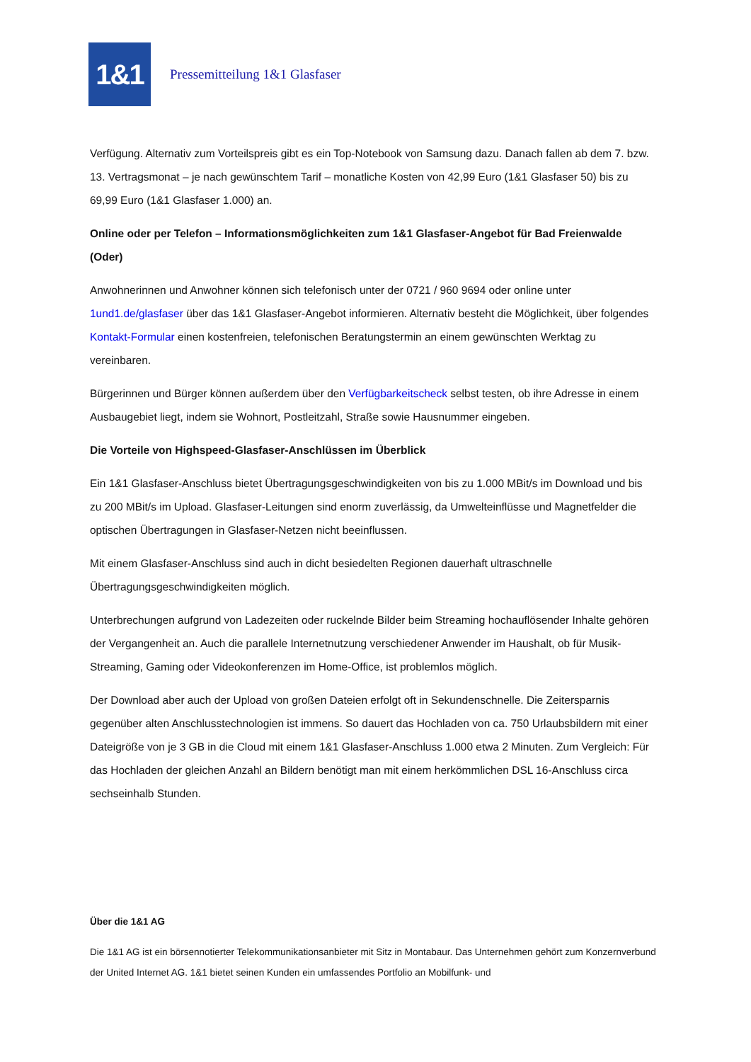1&1
Pressemitteilung 1&1 Glasfaser
Verfügung. Alternativ zum Vorteilspreis gibt es ein Top-Notebook von Samsung dazu. Danach fallen ab dem 7. bzw. 13. Vertragsmonat – je nach gewünschtem Tarif – monatliche Kosten von 42,99 Euro (1&1 Glasfaser 50) bis zu 69,99 Euro (1&1 Glasfaser 1.000) an.
Online oder per Telefon – Informationsmöglichkeiten zum 1&1 Glasfaser-Angebot für Bad Freienwalde (Oder)
Anwohnerinnen und Anwohner können sich telefonisch unter der 0721 / 960 9694 oder online unter 1und1.de/glasfaser über das 1&1 Glasfaser-Angebot informieren. Alternativ besteht die Möglichkeit, über folgendes Kontakt-Formular einen kostenfreien, telefonischen Beratungstermin an einem gewünschten Werktag zu vereinbaren.
Bürgerinnen und Bürger können außerdem über den Verfügbarkeitscheck selbst testen, ob ihre Adresse in einem Ausbaugebiet liegt, indem sie Wohnort, Postleitzahl, Straße sowie Hausnummer eingeben.
Die Vorteile von Highspeed-Glasfaser-Anschlüssen im Überblick
Ein 1&1 Glasfaser-Anschluss bietet Übertragungsgeschwindigkeiten von bis zu 1.000 MBit/s im Download und bis zu 200 MBit/s im Upload. Glasfaser-Leitungen sind enorm zuverlässig, da Umwelteinflüsse und Magnetfelder die optischen Übertragungen in Glasfaser-Netzen nicht beeinflussen.
Mit einem Glasfaser-Anschluss sind auch in dicht besiedelten Regionen dauerhaft ultraschnelle Übertragungsgeschwindigkeiten möglich.
Unterbrechungen aufgrund von Ladezeiten oder ruckelnde Bilder beim Streaming hochauflösender Inhalte gehören der Vergangenheit an. Auch die parallele Internetnutzung verschiedener Anwender im Haushalt, ob für Musik-Streaming, Gaming oder Videokonferenzen im Home-Office, ist problemlos möglich.
Der Download aber auch der Upload von großen Dateien erfolgt oft in Sekundenschnelle. Die Zeitersparnis gegenüber alten Anschlusstechnologien ist immens. So dauert das Hochladen von ca. 750 Urlaubsbildern mit einer Dateigröße von je 3 GB in die Cloud mit einem 1&1 Glasfaser-Anschluss 1.000 etwa 2 Minuten. Zum Vergleich: Für das Hochladen der gleichen Anzahl an Bildern benötigt man mit einem herkömmlichen DSL 16-Anschluss circa sechseinhalb Stunden.
Über die 1&1 AG
Die 1&1 AG ist ein börsennotierter Telekommunikationsanbieter mit Sitz in Montabaur. Das Unternehmen gehört zum Konzernverbund der United Internet AG. 1&1 bietet seinen Kunden ein umfassendes Portfolio an Mobilfunk- und